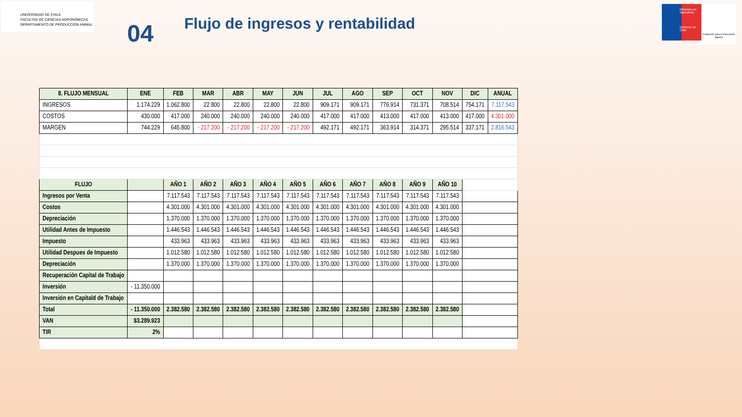UNIVERSIDAD DE CHILE
FACULTAD DE CIENCIAS AGRONOMICAS
DEPARTAMENTO DE PRODUCCION ANIMAL
04
Flujo de ingresos y rentabilidad
Ministerio de Agricultura
Gobierno de Chile
Fundación para la Innovación Agraria
| 8. FLUJO MENSUAL | ENE | FEB | MAR | ABR | MAY | JUN | JUL | AGO | SEP | OCT | NOV | DIC | ANUAL |
| --- | --- | --- | --- | --- | --- | --- | --- | --- | --- | --- | --- | --- | --- |
| INGRESOS | 1.174.229 | 1.062.800 | 22.800 | 22.800 | 22.800 | 22.800 | 909.171 | 909.171 | 776.914 | 731.371 | 708.514 | 754.171 | 7.117.543 |
| COSTOS | 430.000 | 417.000 | 240.000 | 240.000 | 240.000 | 240.000 | 417.000 | 417.000 | 413.000 | 417.000 | 413.000 | 417.000 | 4.301.000 |
| MARGEN | 744.229 | 645.800 | - 217.200 | - 217.200 | - 217.200 | - 217.200 | 492.171 | 492.171 | 363.914 | 314.371 | 295.514 | 337.171 | 2.816.543 |
| FLUJO | | AÑO 1 | AÑO 2 | AÑO 3 | AÑO 4 | AÑO 5 | AÑO 6 | AÑO 7 | AÑO 8 | AÑO 9 | AÑO 10 | | |
| Ingresos por Venta | | 7.117.543 | 7.117.543 | 7.117.543 | 7.117.543 | 7.117.543 | 7.117.543 | 7.117.543 | 7.117.543 | 7.117.543 | 7.117.543 | | |
| Costos | | 4.301.000 | 4.301.000 | 4.301.000 | 4.301.000 | 4.301.000 | 4.301.000 | 4.301.000 | 4.301.000 | 4.301.000 | 4.301.000 | | |
| Depreciación | | 1.370.000 | 1.370.000 | 1.370.000 | 1.370.000 | 1.370.000 | 1.370.000 | 1.370.000 | 1.370.000 | 1.370.000 | 1.370.000 | | |
| Utilidad Antes de Impuesto | | 1.446.543 | 1.446.543 | 1.446.543 | 1.446.543 | 1.446.543 | 1.446.543 | 1.446.543 | 1.446.543 | 1.446.543 | 1.446.543 | | |
| Impuesto | | 433.963 | 433.963 | 433.963 | 433.963 | 433.963 | 433.963 | 433.963 | 433.963 | 433.963 | 433.963 | | |
| Utilidad Despues de Impuesto | | 1.012.580 | 1.012.580 | 1.012.580 | 1.012.580 | 1.012.580 | 1.012.580 | 1.012.580 | 1.012.580 | 1.012.580 | 1.012.580 | | |
| Depreciación | | 1.370.000 | 1.370.000 | 1.370.000 | 1.370.000 | 1.370.000 | 1.370.000 | 1.370.000 | 1.370.000 | 1.370.000 | 1.370.000 | | |
| Recuperación Capital de Trabajo | | | | | | | | | | | | | |
| Inversión | - 11.350.000 | | | | | | | | | | | | |
| Inversión en Capitald de Trabajo | | | | | | | | | | | | | |
| Total | - 11.350.000 | 2.382.580 | 2.382.580 | 2.382.580 | 2.382.580 | 2.382.580 | 2.382.580 | 2.382.580 | 2.382.580 | 2.382.580 | 2.382.580 | | |
| VAN | $3.289.923 | | | | | | | | | | | | |
| TIR | 2% | | | | | | | | | | | | |